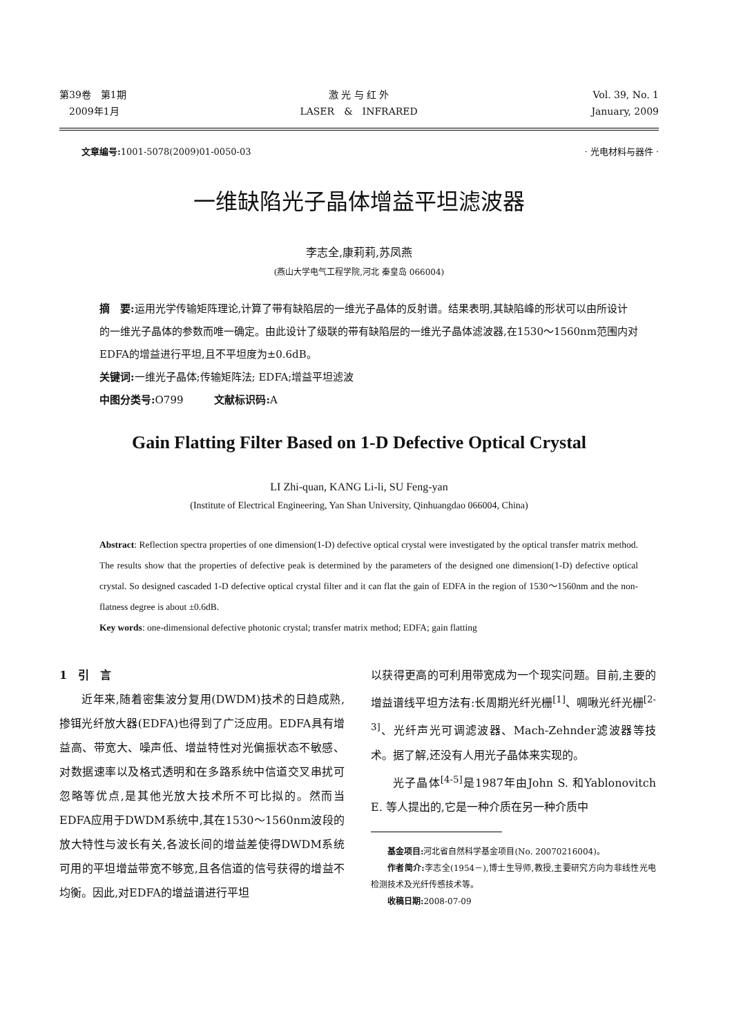第39卷　第1期
　2009年1月
激 光 与 红 外
LASER　&　INFRARED
Vol. 39, No. 1
January, 2009
文章编号: 1001-5078(2009)01-0050-03
· 光电材料与器件 ·
一维缺陷光子晶体增益平坦滤波器
李志全,康莉莉,苏凤燕
(燕山大学电气工程学院,河北 秦皇岛 066004)
摘　要: 运用光学传输矩阵理论,计算了带有缺陷层的一维光子晶体的反射谱。结果表明,其缺陷峰的形状可以由所设计的一维光子晶体的参数而唯一确定。由此设计了级联的带有缺陷层的一维光子晶体滤波器,在1530～1560nm范围内对EDFA的增益进行平坦,且不平坦度为±0.6dB。
关键词: 一维光子晶体;传输矩阵法; EDFA;增益平坦滤波
中图分类号: O799　　　文献标识码: A
Gain Flatting Filter Based on 1-D Defective Optical Crystal
LI Zhi-quan, KANG Li-li, SU Feng-yan
(Institute of Electrical Engineering, Yan Shan University, Qinhuangdao 066004, China)
Abstract: Reflection spectra properties of one dimension(1-D) defective optical crystal were investigated by the optical transfer matrix method. The results show that the properties of defective peak is determined by the parameters of the designed one dimension(1-D) defective optical crystal. So designed cascaded 1-D defective optical crystal filter and it can flat the gain of EDFA in the region of 1530～1560nm and the non-flatness degree is about ±0.6dB.
Key words: one-dimensional defective photonic crystal; transfer matrix method; EDFA; gain flatting
1　引　言
近年来,随着密集波分复用(DWDM)技术的日趋成熟,掺铒光纤放大器(EDFA)也得到了广泛应用。EDFA具有增益高、带宽大、噪声低、增益特性对光偏振状态不敏感、对数据速率以及格式透明和在多路系统中信道交叉串扰可忽略等优点,是其他光放大技术所不可比拟的。然而当EDFA应用于DWDM系统中,其在1530～1560nm波段的放大特性与波长有关,各波长间的增益差使得DWDM系统可用的平坦增益带宽不够宽,且各信道的信号获得的增益不均衡。因此,对EDFA的增益谱进行平坦
以获得更高的可利用带宽成为一个现实问题。目前,主要的增益谱线平坦方法有:长周期光纤光栅<sup>[1]</sup>、啁啾光纤光栅<sup>[2-3]</sup>、光纤声光可调滤波器、Mach-Zehnder滤波器等技术。据了解,还没有人用光子晶体来实现的。
光子晶体<sup>[4-5]</sup>是1987年由John S. 和Yablonovitch E. 等人提出的,它是一种介质在另一种介质中
基金项目: 河北省自然科学基金项目(No. 20070216004)。
作者简介: 李志全(1954－),博士生导师,教授,主要研究方向为非线性光电检测技术及光纤传感技术等。
收稿日期: 2008-07-09